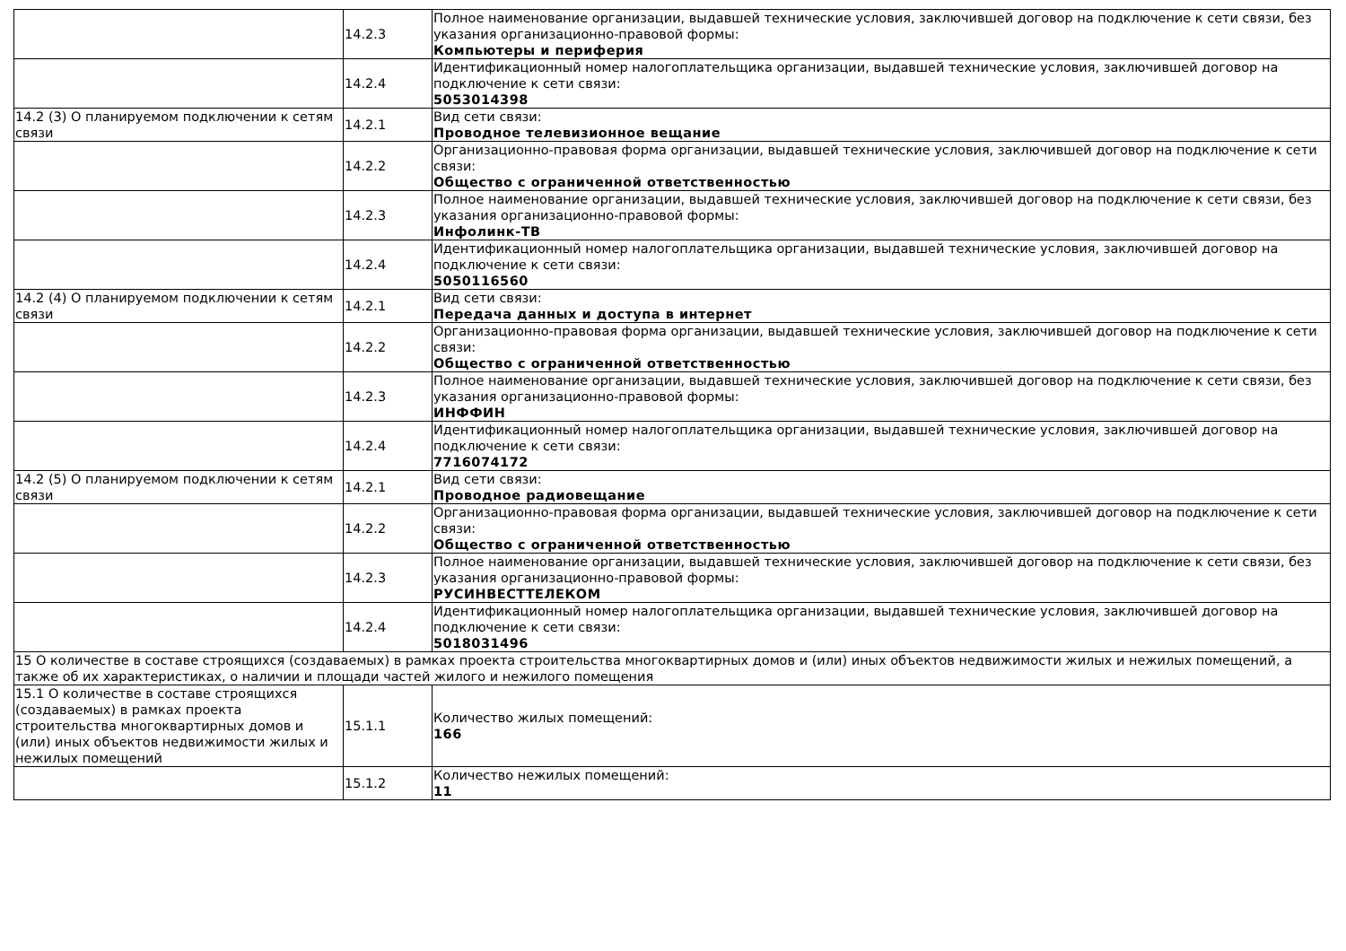| | 14.2.3 | Полное наименование организации, выдавшей технические условия, заключившей договор на подключение к сети связи, без указания организационно-правовой формы: Компьютеры и периферия |
| | 14.2.4 | Идентификационный номер налогоплательщика организации, выдавшей технические условия, заключившей договор на подключение к сети связи: 5053014398 |
| 14.2 (3) О планируемом подключении к сетям связи | 14.2.1 | Вид сети связи: Проводное телевизионное вещание |
| | 14.2.2 | Организационно-правовая форма организации, выдавшей технические условия, заключившей договор на подключение к сети связи: Общество с ограниченной ответственностью |
| | 14.2.3 | Полное наименование организации, выдавшей технические условия, заключившей договор на подключение к сети связи, без указания организационно-правовой формы: Инфолинк-ТВ |
| | 14.2.4 | Идентификационный номер налогоплательщика организации, выдавшей технические условия, заключившей договор на подключение к сети связи: 5050116560 |
| 14.2 (4) О планируемом подключении к сетям связи | 14.2.1 | Вид сети связи: Передача данных и доступа в интернет |
| | 14.2.2 | Организационно-правовая форма организации, выдавшей технические условия, заключившей договор на подключение к сети связи: Общество с ограниченной ответственностью |
| | 14.2.3 | Полное наименование организации, выдавшей технические условия, заключившей договор на подключение к сети связи, без указания организационно-правовой формы: ИНФФИН |
| | 14.2.4 | Идентификационный номер налогоплательщика организации, выдавшей технические условия, заключившей договор на подключение к сети связи: 7716074172 |
| 14.2 (5) О планируемом подключении к сетям связи | 14.2.1 | Вид сети связи: Проводное радиовещание |
| | 14.2.2 | Организационно-правовая форма организации, выдавшей технические условия, заключившей договор на подключение к сети связи: Общество с ограниченной ответственностью |
| | 14.2.3 | Полное наименование организации, выдавшей технические условия, заключившей договор на подключение к сети связи, без указания организационно-правовой формы: РУСИНВЕСТТЕЛЕКОМ |
| | 14.2.4 | Идентификационный номер налогоплательщика организации, выдавшей технические условия, заключившей договор на подключение к сети связи: 5018031496 |
| 15 О количестве в составе строящихся (создаваемых) в рамках проекта строительства многоквартирных домов и (или) иных объектов недвижимости жилых и нежилых помещений, а также об их характеристиках, о наличии и площади частей жилого и нежилого помещения | | |
| 15.1 О количестве в составе строящихся (создаваемых) в рамках проекта строительства многоквартирных домов и (или) иных объектов недвижимости жилых и нежилых помещений | 15.1.1 | Количество жилых помещений: 166 |
| | 15.1.2 | Количество нежилых помещений: 11 |